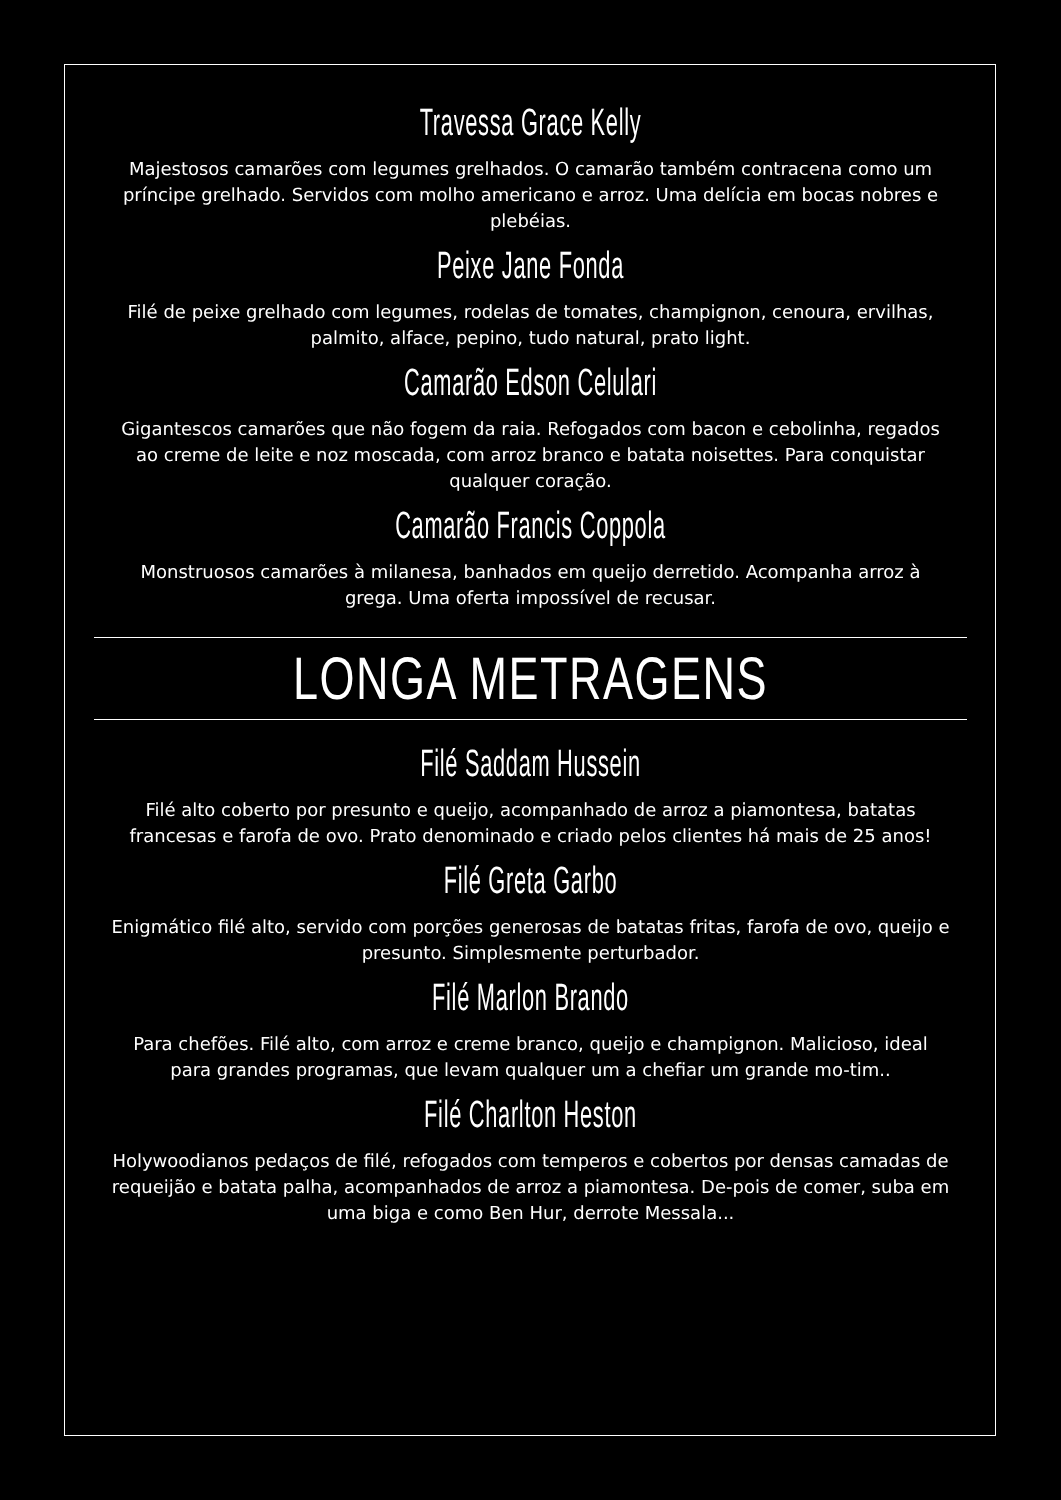Travessa Grace Kelly
Majestosos camarões com legumes grelhados. O camarão também contracena como um príncipe grelhado. Servidos com molho americano e arroz. Uma delícia em bocas nobres e plebéias.
Peixe Jane Fonda
Filé de peixe grelhado com legumes, rodelas de tomates, champignon, cenoura, ervilhas, palmito, alface, pepino, tudo natural, prato light.
Camarão Edson Celulari
Gigantescos camarões que não fogem da raia. Refogados com bacon e cebolinha, regados ao creme de leite e noz moscada, com arroz branco e batata noisettes. Para conquistar qualquer coração.
Camarão Francis Coppola
Monstruosos camarões à milanesa, banhados em queijo derretido. Acompanha arroz à grega. Uma oferta impossível de recusar.
LONGA METRAGENS
Filé Saddam Hussein
Filé alto coberto por presunto e queijo, acompanhado de arroz a piamontesa, batatas francesas e farofa de ovo. Prato denominado e criado pelos clientes há mais de 25 anos!
Filé Greta Garbo
Enigmático filé alto, servido com porções generosas de batatas fritas, farofa de ovo, queijo e presunto. Simplesmente perturbador.
Filé Marlon Brando
Para chefões. Filé alto, com arroz e creme branco, queijo e champignon. Malicioso, ideal para grandes programas, que levam qualquer um a chefiar um grande mo-tim..
Filé Charlton Heston
Holywoodianos pedaços de filé, refogados com temperos e cobertos por densas camadas de requeijão e batata palha, acompanhados de arroz a piamontesa. De-pois de comer, suba em uma biga e como Ben Hur, derrote Messala...